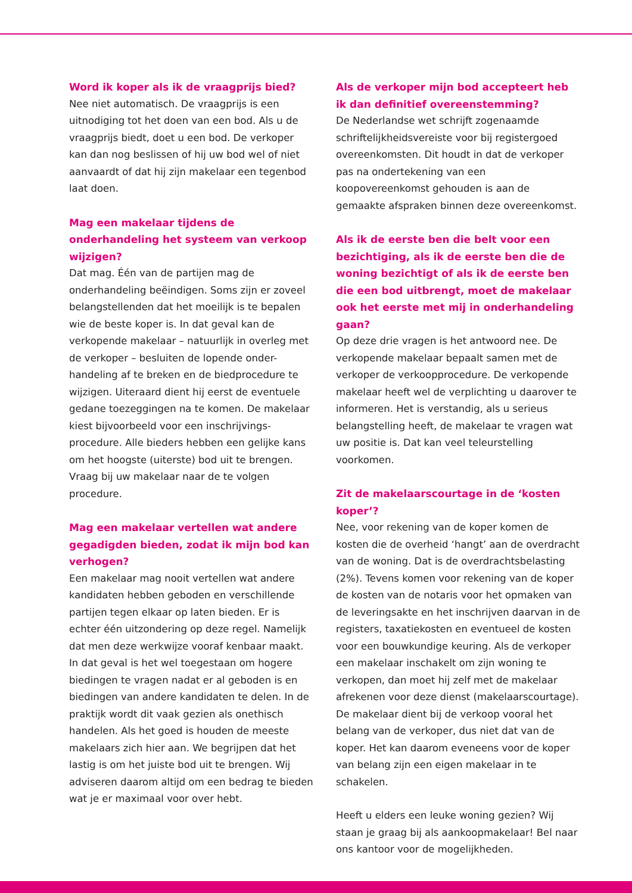Word ik koper als ik de vraagprijs bied?
Nee niet automatisch. De vraagprijs is een uitnodiging tot het doen van een bod. Als u de vraagprijs biedt, doet u een bod. De verkoper kan dan nog beslissen of hij uw bod wel of niet aanvaardt of dat hij zijn makelaar een tegenbod laat doen.
Mag een makelaar tijdens de onderhandeling het systeem van verkoop wijzigen?
Dat mag. Één van de partijen mag de onderhandeling beëindigen. Soms zijn er zoveel belangstellenden dat het moeilijk is te bepalen wie de beste koper is. In dat geval kan de verkopende makelaar – natuurlijk in overleg met de verkoper – besluiten de lopende onder-handeling af te breken en de biedprocedure te wijzigen. Uiteraard dient hij eerst de eventuele gedane toezeggingen na te komen. De makelaar kiest bijvoorbeeld voor een inschrijvings-procedure. Alle bieders hebben een gelijke kans om het hoogste (uiterste) bod uit te brengen. Vraag bij uw makelaar naar de te volgen procedure.
Mag een makelaar vertellen wat andere gegadigden bieden, zodat ik mijn bod kan verhogen?
Een makelaar mag nooit vertellen wat andere kandidaten hebben geboden en verschillende partijen tegen elkaar op laten bieden. Er is echter één uitzondering op deze regel. Namelijk dat men deze werkwijze vooraf kenbaar maakt. In dat geval is het wel toegestaan om hogere biedingen te vragen nadat er al geboden is en biedingen van andere kandidaten te delen. In de praktijk wordt dit vaak gezien als onethisch handelen. Als het goed is houden de meeste makelaars zich hier aan. We begrijpen dat het lastig is om het juiste bod uit te brengen. Wij adviseren daarom altijd om een bedrag te bieden wat je er maximaal voor over hebt.
Als de verkoper mijn bod accepteert heb ik dan definitief overeenstemming?
De Nederlandse wet schrijft zogenaamde schriftelijkheidsvereiste voor bij registergoed overeenkomsten. Dit houdt in dat de verkoper pas na ondertekening van een koopovereenkomst gehouden is aan de gemaakte afspraken binnen deze overeenkomst.
Als ik de eerste ben die belt voor een bezichtiging, als ik de eerste ben die de woning bezichtigt of als ik de eerste ben die een bod uitbrengt, moet de makelaar ook het eerste met mij in onderhandeling gaan?
Op deze drie vragen is het antwoord nee. De verkopende makelaar bepaalt samen met de verkoper de verkoopprocedure. De verkopende makelaar heeft wel de verplichting u daarover te informeren. Het is verstandig, als u serieus belangstelling heeft, de makelaar te vragen wat uw positie is. Dat kan veel teleurstelling voorkomen.
Zit de makelaarscourtage in de ‘kosten koper’?
Nee, voor rekening van de koper komen de kosten die de overheid ‘hangt’ aan de overdracht van de woning. Dat is de overdrachtsbelasting (2%). Tevens komen voor rekening van de koper de kosten van de notaris voor het opmaken van de leveringsakte en het inschrijven daarvan in de registers, taxatiekosten en eventueel de kosten voor een bouwkundige keuring. Als de verkoper een makelaar inschakelt om zijn woning te verkopen, dan moet hij zelf met de makelaar afrekenen voor deze dienst (makelaarscourtage). De makelaar dient bij de verkoop vooral het belang van de verkoper, dus niet dat van de koper. Het kan daarom eveneens voor de koper van belang zijn een eigen makelaar in te schakelen.
Heeft u elders een leuke woning gezien? Wij staan je graag bij als aankoopmakelaar! Bel naar ons kantoor voor de mogelijkheden.